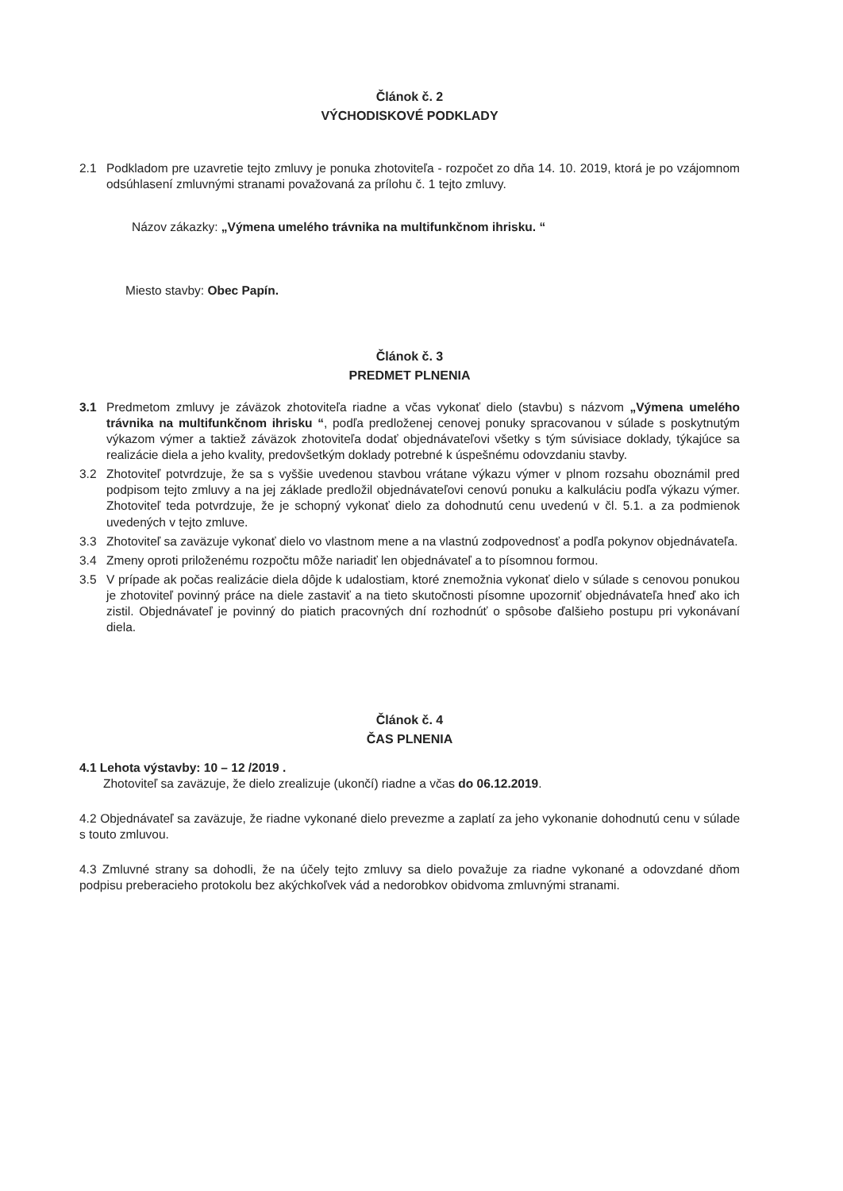Článok č. 2
VÝCHODISKOVÉ PODKLADY
2.1 Podkladom pre uzavretie tejto zmluvy je ponuka zhotoviteľa - rozpočet zo dňa 14. 10. 2019, ktorá je po vzájomnom odsúhlasení zmluvnými stranami považovaná za prílohu č. 1 tejto zmluvy.
Názov zákazky: „Výmena umelého trávnika na multifunkčnom ihrisku. “
Miesto stavby: Obec Papín.
Článok č. 3
PREDMET PLNENIA
3.1 Predmetom zmluvy je záväzok zhotoviteľa riadne a včas vykonať dielo (stavbu) s názvom „Výmena umelého trávnika na multifunkčnom ihrisku “, podľa predloženej cenovej ponuky spracovanou v súlade s poskytnutým výkazom výmer a taktiež záväzok zhotoviteľa dodať objednávateľovi všetky s tým súvisiace doklady, týkajúce sa realizácie diela a jeho kvality, predovšetkým doklady potrebné k úspešnému odovzdaniu stavby.
3.2 Zhotoviteľ potvrdzuje, že sa s vyššie uvedenou stavbou vrátane výkazu výmer v plnom rozsahu oboznámil pred podpisom tejto zmluvy a na jej základe predložil objednávateľovi cenovú ponuku a kalkuláciu podľa výkazu výmer. Zhotoviteľ teda potvrdzuje, že je schopný vykonať dielo za dohodnutú cenu uvedenú v čl. 5.1. a za podmienok uvedených v tejto zmluve.
3.3 Zhotoviteľ sa zaväzuje vykonať dielo vo vlastnom mene a na vlastnú zodpovednosť a podľa pokynov objednávateľa.
3.4 Zmeny oproti priloženému rozpočtu môže nariadiť len objednávateľ a to písomnou formou.
3.5 V prípade ak počas realizácie diela dôjde k udalostiam, ktoré znemožnia vykonať dielo v súlade s cenovou ponukou je zhotoviteľ povinný práce na diele zastaviť a na tieto skutočnosti písomne upozorniť objednávateľa hneď ako ich zistil. Objednávateľ je povinný do piatich pracovných dní rozhodnúť o spôsobe ďalšieho postupu pri vykonávaní diela.
Článok č. 4
ČAS PLNENIA
4.1 Lehota výstavby: 10 – 12 /2019 .
Zhotoviteľ sa zaväzuje, že dielo zrealizuje (ukončí) riadne a včas do 06.12.2019.
4.2 Objednávateľ sa zaväzuje, že riadne vykonané dielo prevezme a zaplatí za jeho vykonanie dohodnutú cenu v súlade s touto zmluvou.
4.3 Zmluvné strany sa dohodli, že na účely tejto zmluvy sa dielo považuje za riadne vykonané a odovzdané dňom podpisu preberacieho protokolu bez akýchkoľvek vád a nedorobkov obidvoma zmluvnými stranami.